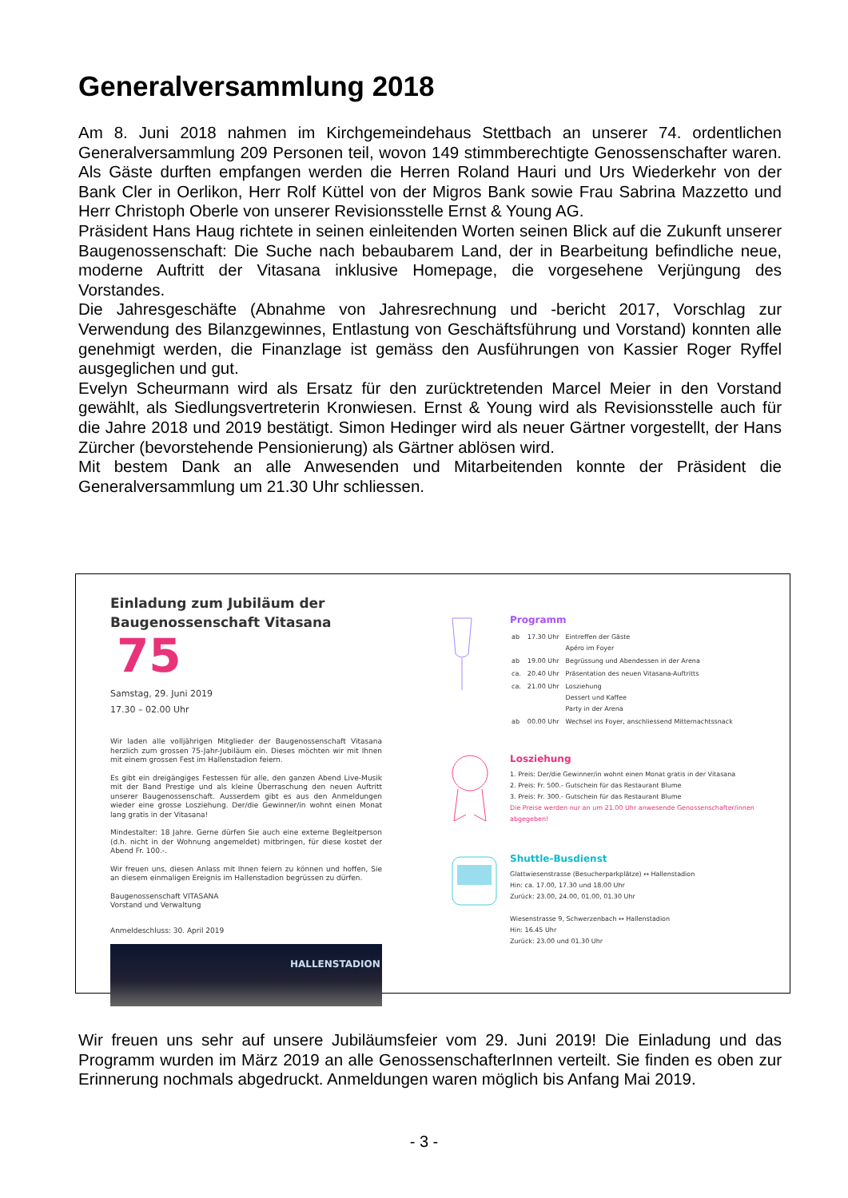Generalversammlung 2018
Am 8. Juni 2018 nahmen im Kirchgemeindehaus Stettbach an unserer 74. ordentlichen Generalversammlung 209 Personen teil, wovon 149 stimmberechtigte Genossenschafter waren. Als Gäste durften empfangen werden die Herren Roland Hauri und Urs Wiederkehr von der Bank Cler in Oerlikon, Herr Rolf Küttel von der Migros Bank sowie Frau Sabrina Mazzetto und Herr Christoph Oberle von unserer Revisionsstelle Ernst & Young AG.
Präsident Hans Haug richtete in seinen einleitenden Worten seinen Blick auf die Zukunft unserer Baugenossenschaft: Die Suche nach bebaubarem Land, der in Bearbeitung befindliche neue, moderne Auftritt der Vitasana inklusive Homepage, die vorgesehene Verjüngung des Vorstandes.
Die Jahresgeschäfte (Abnahme von Jahresrechnung und -bericht 2017, Vorschlag zur Verwendung des Bilanzgewinnes, Entlastung von Geschäftsführung und Vorstand) konnten alle genehmigt werden, die Finanzlage ist gemäss den Ausführungen von Kassier Roger Ryffel ausgeglichen und gut.
Evelyn Scheurmann wird als Ersatz für den zurücktretenden Marcel Meier in den Vorstand gewählt, als Siedlungsvertreterin Kronwiesen. Ernst & Young wird als Revisionsstelle auch für die Jahre 2018 und 2019 bestätigt. Simon Hedinger wird als neuer Gärtner vorgestellt, der Hans Zürcher (bevorstehende Pensionierung) als Gärtner ablösen wird.
Mit bestem Dank an alle Anwesenden und Mitarbeitenden konnte der Präsident die Generalversammlung um 21.30 Uhr schliessen.
Einladung zum Jubiläum der
Baugenossenschaft Vitasana
75
Samstag, 29. Juni 2019
17.30 – 02.00 Uhr
Wir laden alle volljährigen Mitglieder der Baugenossenschaft Vitasana herzlich zum grossen 75-Jahr-Jubiläum ein. Dieses möchten wir mit Ihnen mit einem grossen Fest im Hallenstadion feiern.
Es gibt ein dreigängiges Festessen für alle, den ganzen Abend Live-Musik mit der Band Prestige und als kleine Überraschung den neuen Auftritt unserer Baugenossenschaft. Ausserdem gibt es aus den Anmeldungen wieder eine grosse Losziehung. Der/die Gewinner/in wohnt einen Monat lang gratis in der Vitasana!
Mindestalter: 18 Jahre. Gerne dürfen Sie auch eine externe Begleitperson (d.h. nicht in der Wohnung angemeldet) mitbringen, für diese kostet der Abend Fr. 100.-.
Wir freuen uns, diesen Anlass mit Ihnen feiern zu können und hoffen, Sie an diesem einmaligen Ereignis im Hallenstadion begrüssen zu dürfen.
Baugenossenschaft VITASANA
Vorstand und Verwaltung
Anmeldeschluss: 30. April 2019
HALLENSTADION
Programm
| ab | 17.30 Uhr | Eintreffen der Gäste Apéro im Foyer |
| ab | 19.00 Uhr | Begrüssung und Abendessen in der Arena |
| ca. | 20.40 Uhr | Präsentation des neuen Vitasana-Auftritts |
| ca. | 21.00 Uhr | Losziehung Dessert und Kaffee Party in der Arena |
| ab | 00.00 Uhr | Wechsel ins Foyer, anschliessend Mitternachtssnack |
Losziehung
1. Preis: Der/die Gewinner/in wohnt einen Monat gratis in der Vitasana
2. Preis: Fr. 500.- Gutschein für das Restaurant Blume
3. Preis: Fr. 300.- Gutschein für das Restaurant Blume
Die Preise werden nur an um 21.00 Uhr anwesende Genossenschafter/innen abgegeben!
Shuttle-Busdienst
Glattwiesenstrasse (Besucherparkplätze) ↔ Hallenstadion
Hin: ca. 17.00, 17.30 und 18.00 Uhr
Zurück: 23.00, 24.00, 01.00, 01.30 Uhr
Wiesenstrasse 9, Schwerzenbach ↔ Hallenstadion
Hin: 16.45 Uhr
Zurück: 23.00 und 01.30 Uhr
Wir freuen uns sehr auf unsere Jubiläumsfeier vom 29. Juni 2019! Die Einladung und das Programm wurden im März 2019 an alle GenossenschafterInnen verteilt. Sie finden es oben zur Erinnerung nochmals abgedruckt. Anmeldungen waren möglich bis Anfang Mai 2019.
- 3 -